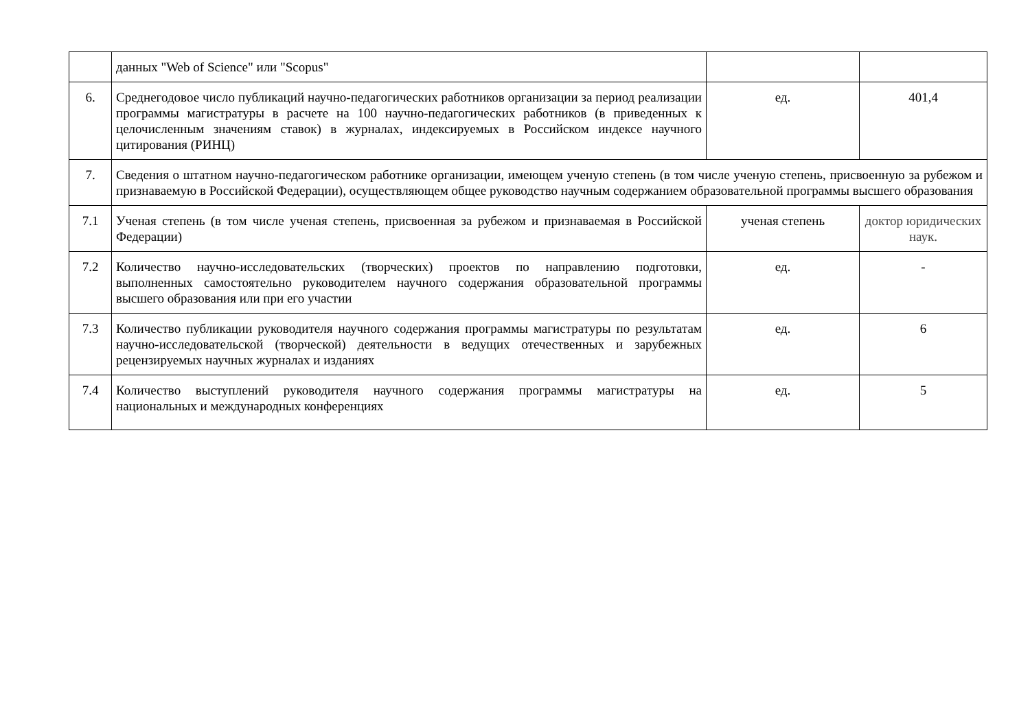| | данных "Web of Science" или "Scopus" | | |
| 6. | Среднегодовое число публикаций научно-педагогических работников организации за период реализации программы магистратуры в расчете на 100 научно-педагогических работников (в приведенных к целочисленным значениям ставок) в журналах, индексируемых в Российском индексе научного цитирования (РИНЦ) | ед. | 401,4 |
| 7. | Сведения о штатном научно-педагогическом работнике организации, имеющем ученую степень (в том числе ученую степень, присвоенную за рубежом и признаваемую в Российской Федерации), осуществляющем общее руководство научным содержанием образовательной программы высшего образования | | |
| 7.1 | Ученая степень (в том числе ученая степень, присвоенная за рубежом и признаваемая в Российской Федерации) | ученая степень | доктор юридических наук. |
| 7.2 | Количество научно-исследовательских (творческих) проектов по направлению подготовки, выполненных самостоятельно руководителем научного содержания образовательной программы высшего образования или при его участии | ед. | - |
| 7.3 | Количество публикации руководителя научного содержания программы магистратуры по результатам научно-исследовательской (творческой) деятельности в ведущих отечественных и зарубежных рецензируемых научных журналах и изданиях | ед. | 6 |
| 7.4 | Количество выступлений руководителя научного содержания программы магистратуры на национальных и международных конференциях | ед. | 5 |